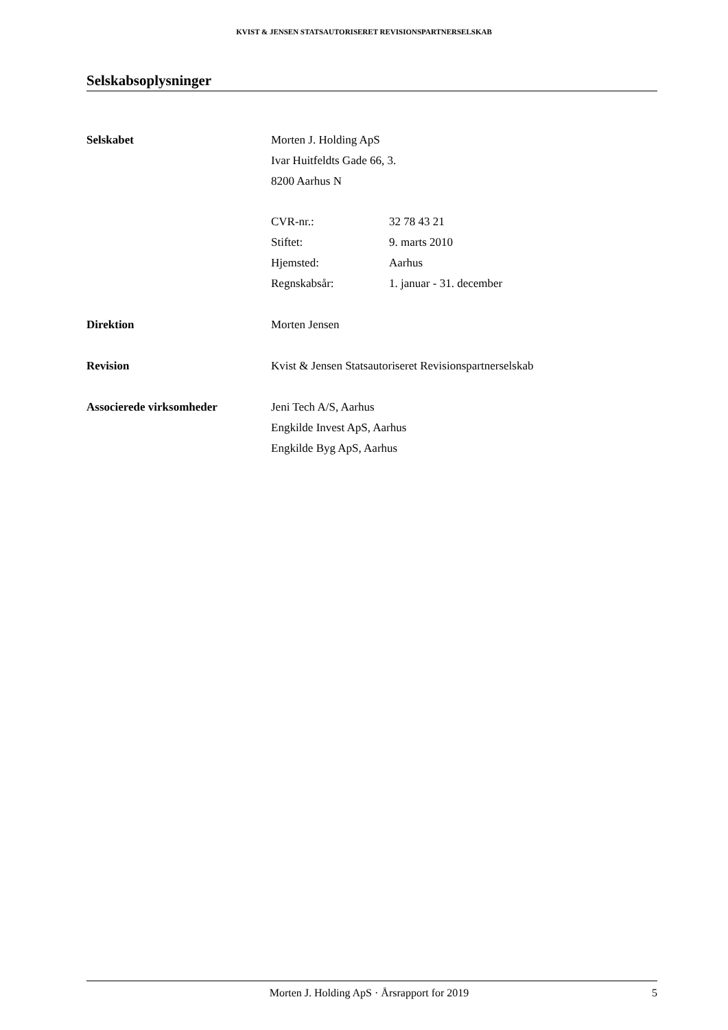KVIST & JENSEN STATSAUTORISERET REVISIONSPARTNERSELSKAB
Selskabsoplysninger
| Selskabet | Morten J. Holding ApS Ivar Huitfeldts Gade 66, 3. 8200 Aarhus N / CVR-nr.: / 32 78 43 21 / / Stiftet: / 9. marts 2010 / / Hjemsted: / Aarhus / / Regnskabsår: / 1. januar - 31. december / |
| Direktion | Morten Jensen |
| Revision | Kvist & Jensen Statsautoriseret Revisionspartnerselskab |
| Associerede virksomheder | Jeni Tech A/S, Aarhus Engkilde Invest ApS, Aarhus Engkilde Byg ApS, Aarhus |
Morten J. Holding ApS · Årsrapport for 2019 5